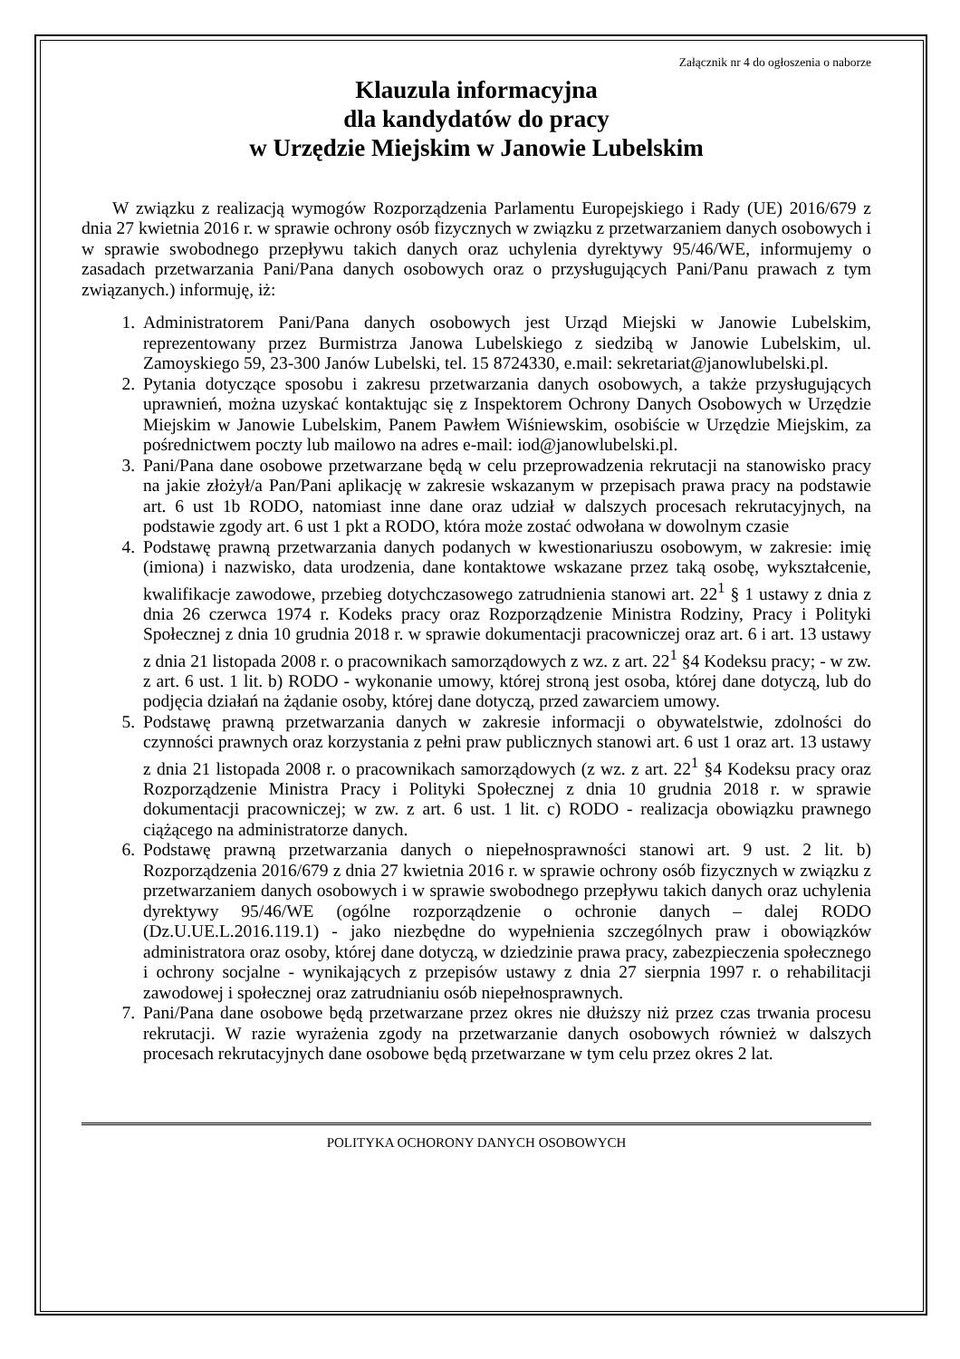Załącznik nr 4 do ogłoszenia o naborze
Klauzula informacyjna
dla kandydatów do pracy
w Urzędzie Miejskim w Janowie Lubelskim
W związku z realizacją wymogów Rozporządzenia Parlamentu Europejskiego i Rady (UE) 2016/679 z dnia 27 kwietnia 2016 r. w sprawie ochrony osób fizycznych w związku z przetwarzaniem danych osobowych i w sprawie swobodnego przepływu takich danych oraz uchylenia dyrektywy 95/46/WE, informujemy o zasadach przetwarzania Pani/Pana danych osobowych oraz o przysługujących Pani/Panu prawach z tym związanych.) informuję, iż:
1. Administratorem Pani/Pana danych osobowych jest Urząd Miejski w Janowie Lubelskim, reprezentowany przez Burmistrza Janowa Lubelskiego z siedzibą w Janowie Lubelskim, ul. Zamoyskiego 59, 23-300 Janów Lubelski, tel. 15 8724330, e.mail: sekretariat@janowlubelski.pl.
2. Pytania dotyczące sposobu i zakresu przetwarzania danych osobowych, a także przysługujących uprawnień, można uzyskać kontaktując się z Inspektorem Ochrony Danych Osobowych w Urzędzie Miejskim w Janowie Lubelskim, Panem Pawłem Wiśniewskim, osobiście w Urzędzie Miejskim, za pośrednictwem poczty lub mailowo na adres e-mail: iod@janowlubelski.pl.
3. Pani/Pana dane osobowe przetwarzane będą w celu przeprowadzenia rekrutacji na stanowisko pracy na jakie złożył/a Pan/Pani aplikację w zakresie wskazanym w przepisach prawa pracy na podstawie art. 6 ust 1b RODO, natomiast inne dane oraz udział w dalszych procesach rekrutacyjnych, na podstawie zgody art. 6 ust 1 pkt a RODO, która może zostać odwołana w dowolnym czasie
4. Podstawę prawną przetwarzania danych podanych w kwestionariuszu osobowym, w zakresie: imię (imiona) i nazwisko, data urodzenia, dane kontaktowe wskazane przez taką osobę, wykształcenie, kwalifikacje zawodowe, przebieg dotychczasowego zatrudnienia stanowi art. 22<sup>1</sup> § 1 ustawy z dnia z dnia 26 czerwca 1974 r. Kodeks pracy oraz Rozporządzenie Ministra Rodziny, Pracy i Polityki Społecznej z dnia 10 grudnia 2018 r. w sprawie dokumentacji pracowniczej oraz art. 6 i art. 13 ustawy z dnia 21 listopada 2008 r. o pracownikach samorządowych z wz. z art. 22<sup>1</sup> §4 Kodeksu pracy; - w zw. z art. 6 ust. 1 lit. b) RODO - wykonanie umowy, której stroną jest osoba, której dane dotyczą, lub do podjęcia działań na żądanie osoby, której dane dotyczą, przed zawarciem umowy.
5. Podstawę prawną przetwarzania danych w zakresie informacji o obywatelstwie, zdolności do czynności prawnych oraz korzystania z pełni praw publicznych stanowi art. 6 ust 1 oraz art. 13 ustawy z dnia 21 listopada 2008 r. o pracownikach samorządowych (z wz. z art. 22<sup>1</sup> §4 Kodeksu pracy oraz Rozporządzenie Ministra Pracy i Polityki Społecznej z dnia 10 grudnia 2018 r. w sprawie dokumentacji pracowniczej; w zw. z art. 6 ust. 1 lit. c) RODO - realizacja obowiązku prawnego ciążącego na administratorze danych.
6. Podstawę prawną przetwarzania danych o niepełnosprawności stanowi art. 9 ust. 2 lit. b) Rozporządzenia 2016/679 z dnia 27 kwietnia 2016 r. w sprawie ochrony osób fizycznych w związku z przetwarzaniem danych osobowych i w sprawie swobodnego przepływu takich danych oraz uchylenia dyrektywy 95/46/WE (ogólne rozporządzenie o ochronie danych – dalej RODO (Dz.U.UE.L.2016.119.1) - jako niezbędne do wypełnienia szczególnych praw i obowiązków administratora oraz osoby, której dane dotyczą, w dziedzinie prawa pracy, zabezpieczenia społecznego i ochrony socjalne - wynikających z przepisów ustawy z dnia 27 sierpnia 1997 r. o rehabilitacji zawodowej i społecznej oraz zatrudnianiu osób niepełnosprawnych.
7. Pani/Pana dane osobowe będą przetwarzane przez okres nie dłuższy niż przez czas trwania procesu rekrutacji. W razie wyrażenia zgody na przetwarzanie danych osobowych również w dalszych procesach rekrutacyjnych dane osobowe będą przetwarzane w tym celu przez okres 2 lat.
POLITYKA OCHORONY DANYCH OSOBOWYCH